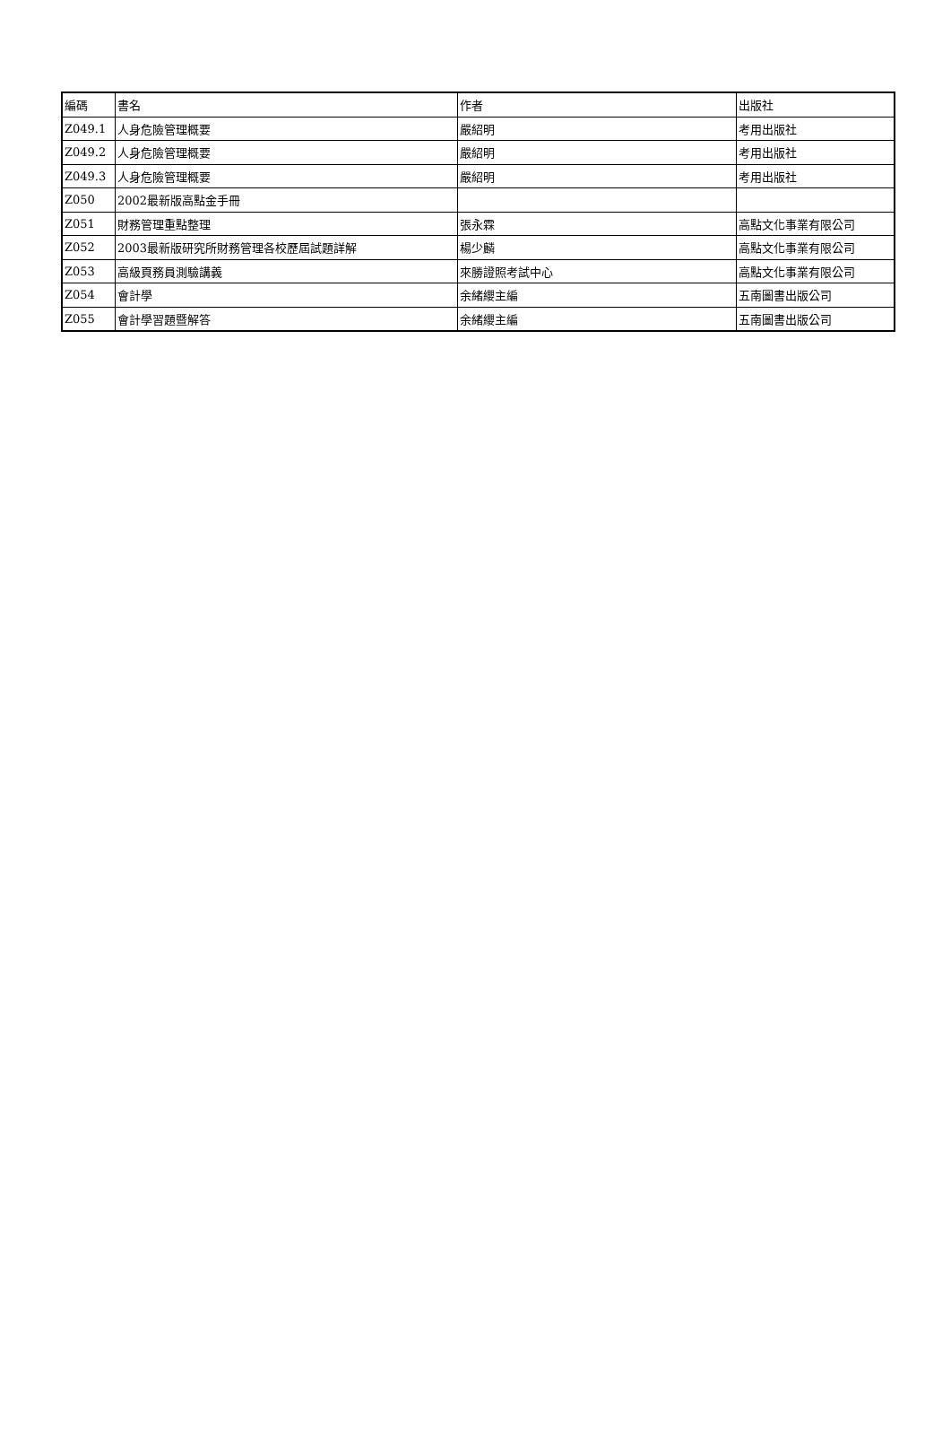| 編碼 | 書名 | 作者 | 出版社 |
| --- | --- | --- | --- |
| Z049.1 | 人身危險管理概要 | 嚴紹明 | 考用出版社 |
| Z049.2 | 人身危險管理概要 | 嚴紹明 | 考用出版社 |
| Z049.3 | 人身危險管理概要 | 嚴紹明 | 考用出版社 |
| Z050 | 2002最新版高點金手冊 | | |
| Z051 | 財務管理重點整理 | 張永霖 | 高點文化事業有限公司 |
| Z052 | 2003最新版研究所財務管理各校歷屆試題詳解 | 楊少麟 | 高點文化事業有限公司 |
| Z053 | 高級頁務員測驗講義 | 來勝證照考試中心 | 高點文化事業有限公司 |
| Z054 | 會計學 | 余緒纓主編 | 五南圖書出版公司 |
| Z055 | 會計學習題暨解答 | 余緒纓主編 | 五南圖書出版公司 |